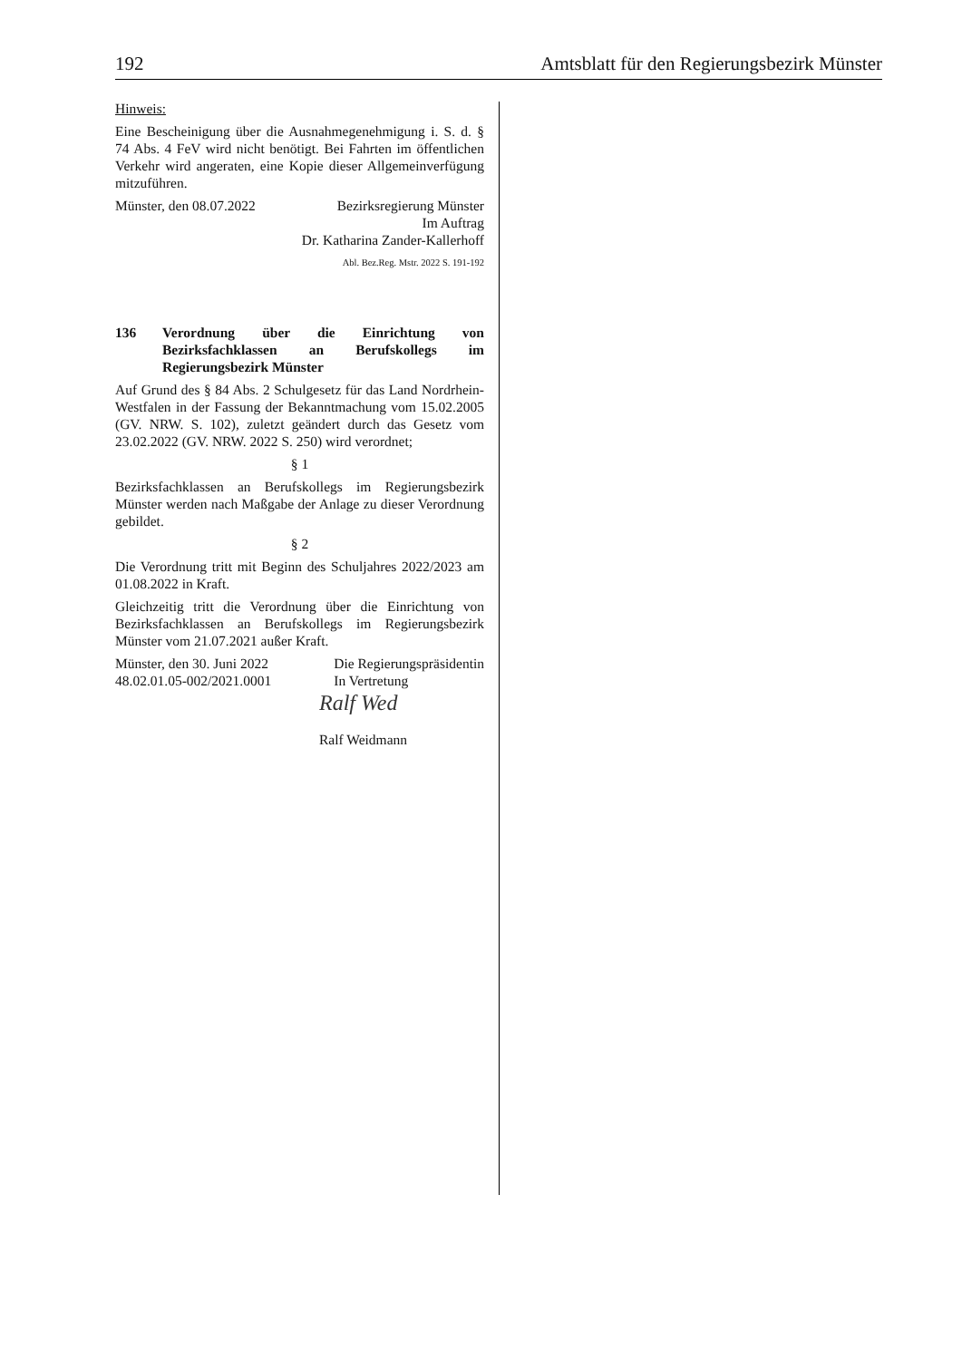192 Amtsblatt für den Regierungsbezirk Münster
Hinweis:
Eine Bescheinigung über die Ausnahmegenehmigung i. S. d. § 74 Abs. 4 FeV wird nicht benötigt. Bei Fahrten im öffentlichen Verkehr wird angeraten, eine Kopie dieser Allgemeinverfügung mitzuführen.
Münster, den 08.07.2022 Bezirksregierung Münster
Im Auftrag
Dr. Katharina Zander-Kallerhoff
Abl. Bez.Reg. Mstr. 2022 S. 191-192
136 Verordnung über die Einrichtung von Bezirksfachklassen an Berufskollegs im Regierungsbezirk Münster
Auf Grund des § 84 Abs. 2 Schulgesetz für das Land Nordrhein-Westfalen in der Fassung der Bekanntmachung vom 15.02.2005 (GV. NRW. S. 102), zuletzt geändert durch das Gesetz vom 23.02.2022 (GV. NRW. 2022 S. 250) wird verordnet;
§ 1
Bezirksfachklassen an Berufskollegs im Regierungsbezirk Münster werden nach Maßgabe der Anlage zu dieser Verordnung gebildet.
§ 2
Die Verordnung tritt mit Beginn des Schuljahres 2022/2023 am 01.08.2022 in Kraft.
Gleichzeitig tritt die Verordnung über die Einrichtung von Bezirksfachklassen an Berufskollegs im Regierungsbezirk Münster vom 21.07.2021 außer Kraft.
Münster, den 30. Juni 2022
48.02.01.05-002/2021.0001 Die Regierungspräsidentin
In Vertretung
Ralf Wed
Ralf Weidmann